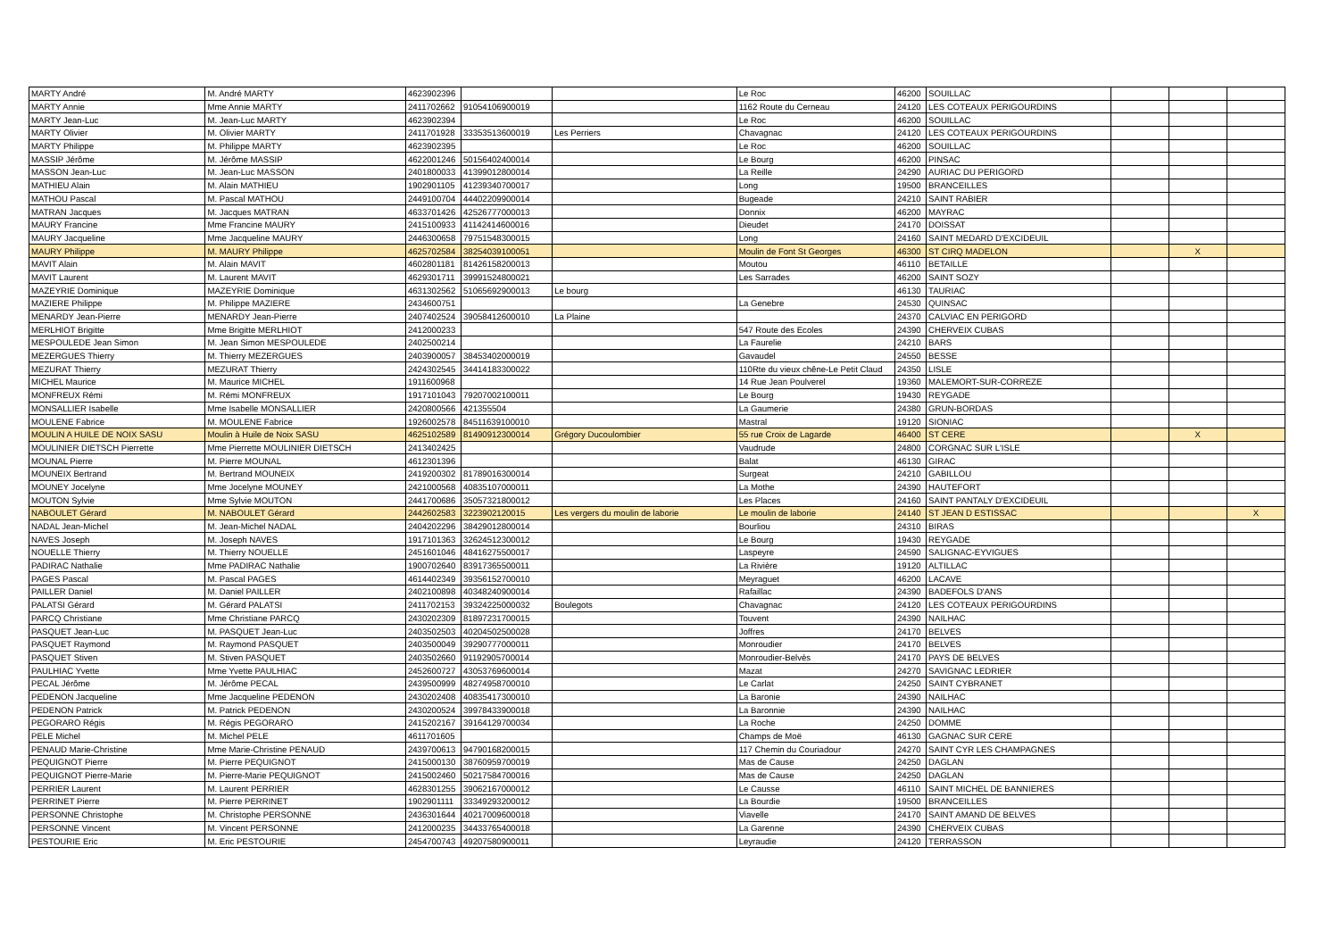| MARTY André | M. André MARTY | 4623902396 | | | Le Roc | 46200 | SOUILLAC | | | |
| MARTY Annie | Mme Annie MARTY | 2411702662 | 91054106900019 | | 1162 Route du Cerneau | 24120 | LES COTEAUX PERIGOURDINS | | | |
| MARTY Jean-Luc | M. Jean-Luc MARTY | 4623902394 | | | Le Roc | 46200 | SOUILLAC | | | |
| MARTY Olivier | M. Olivier MARTY | 2411701928 | 33353513600019 | Les Perriers | Chavagnac | 24120 | LES COTEAUX PERIGOURDINS | | | |
| MARTY Philippe | M. Philippe MARTY | 4623902395 | | | Le Roc | 46200 | SOUILLAC | | | |
| MASSIP Jérôme | M. Jérôme MASSIP | 4622001246 | 50156402400014 | | Le Bourg | 46200 | PINSAC | | | |
| MASSON Jean-Luc | M. Jean-Luc MASSON | 2401800033 | 41399012800014 | | La Reille | 24290 | AURIAC DU PERIGORD | | | |
| MATHIEU Alain | M. Alain MATHIEU | 1902901105 | 41239340700017 | | Long | 19500 | BRANCEILLES | | | |
| MATHOU Pascal | M. Pascal MATHOU | 2449100704 | 44402209900014 | | Bugeade | 24210 | SAINT RABIER | | | |
| MATRAN Jacques | M. Jacques MATRAN | 4633701426 | 42526777000013 | | Donnix | 46200 | MAYRAC | | | |
| MAURY Francine | Mme Francine MAURY | 2415100933 | 41142414600016 | | Dieudet | 24170 | DOISSAT | | | |
| MAURY Jacqueline | Mme Jacqueline MAURY | 2446300658 | 79751548300015 | | Long | 24160 | SAINT MEDARD D'EXCIDEUIL | | | |
| MAURY Philippe | M. MAURY Philippe | 4625702584 | 38254039100051 | | Moulin de Font St Georges | 46300 | ST CIRQ MADELON | | X | |
| MAVIT Alain | M. Alain MAVIT | 4602801181 | 81426158200013 | | Moutou | 46110 | BETAILLE | | | |
| MAVIT Laurent | M. Laurent MAVIT | 4629301711 | 39991524800021 | | Les Sarrades | 46200 | SAINT SOZY | | | |
| MAZEYRIE Dominique | MAZEYRIE Dominique | 4631302562 | 51065692900013 | Le bourg | | 46130 | TAURIAC | | | |
| MAZIERE Philippe | M. Philippe MAZIERE | 2434600751 | | | La Genebre | 24530 | QUINSAC | | | |
| MENARDY Jean-Pierre | MENARDY Jean-Pierre | 2407402524 | 39058412600010 | La Plaine | | 24370 | CALVIAC EN PERIGORD | | | |
| MERLHIOT Brigitte | Mme Brigitte MERLHIOT | 2412000233 | | | 547 Route des Ecoles | 24390 | CHERVEIX CUBAS | | | |
| MESPOULEDE Jean Simon | M. Jean Simon MESPOULEDE | 2402500214 | | | La Faurelie | 24210 | BARS | | | |
| MEZERGUES Thierry | M. Thierry MEZERGUES | 2403900057 | 38453402000019 | | Gavaudel | 24550 | BESSE | | | |
| MEZURAT Thierry | MEZURAT Thierry | 2424302545 | 34414183300022 | | 110Rte du vieux chêne-Le Petit Claud | 24350 | LISLE | | | |
| MICHEL Maurice | M. Maurice MICHEL | 1911600968 | | | 14 Rue Jean Poulverel | 19360 | MALEMORT-SUR-CORREZE | | | |
| MONFREUX Rémi | M. Rémi MONFREUX | 1917101043 | 79207002100011 | | Le Bourg | 19430 | REYGADE | | | |
| MONSALLIER Isabelle | Mme Isabelle MONSALLIER | 2420800566 | 421355504 | | La Gaumerie | 24380 | GRUN-BORDAS | | | |
| MOULENE Fabrice | M. MOULENE Fabrice | 1926002578 | 84511639100010 | | Mastral | 19120 | SIONIAC | | | |
| MOULIN A HUILE DE NOIX SASU | Moulin à Huile de Noix SASU | 4625102589 | 81490912300014 | Grégory Ducoulombier | 55 rue Croix de Lagarde | 46400 | ST CERE | | X | |
| MOULINIER DIETSCH Pierrette | Mme Pierrette MOULINIER DIETSCH | 2413402425 | | | Vaudrude | 24800 | CORGNAC SUR L'ISLE | | | |
| MOUNAL Pierre | M. Pierre MOUNAL | 4612301396 | | | Balat | 46130 | GIRAC | | | |
| MOUNEIX Bertrand | M. Bertrand MOUNEIX | 2419200302 | 81789016300014 | | Surgeat | 24210 | GABILLOU | | | |
| MOUNEY Jocelyne | Mme Jocelyne MOUNEY | 2421000568 | 40835107000011 | | La Mothe | 24390 | HAUTEFORT | | | |
| MOUTON Sylvie | Mme Sylvie MOUTON | 2441700686 | 35057321800012 | | Les Places | 24160 | SAINT PANTALY D'EXCIDEUIL | | | |
| NABOULET Gérard | M. NABOULET Gérard | 2442602583 | 3223902120015 | Les vergers du moulin de laborie | Le moulin de laborie | 24140 | ST JEAN D ESTISSAC | | | X |
| NADAL Jean-Michel | M. Jean-Michel NADAL | 2404202296 | 38429012800014 | | Bourliou | 24310 | BIRAS | | | |
| NAVES Joseph | M. Joseph NAVES | 1917101363 | 32624512300012 | | Le Bourg | 19430 | REYGADE | | | |
| NOUELLE Thierry | M. Thierry NOUELLE | 2451601046 | 48416275500017 | | Laspeyre | 24590 | SALIGNAC-EYVIGUES | | | |
| PADIRAC Nathalie | Mme PADIRAC Nathalie | 1900702640 | 83917365500011 | | La Rivière | 19120 | ALTILLAC | | | |
| PAGES Pascal | M. Pascal PAGES | 4614402349 | 39356152700010 | | Meyraguet | 46200 | LACAVE | | | |
| PAILLER Daniel | M. Daniel PAILLER | 2402100898 | 40348240900014 | | Rafaillac | 24390 | BADEFOLS D'ANS | | | |
| PALATSI Gérard | M. Gérard PALATSI | 2411702153 | 39324225000032 | Boulegots | Chavagnac | 24120 | LES COTEAUX PERIGOURDINS | | | |
| PARCQ Christiane | Mme Christiane PARCQ | 2430202309 | 81897231700015 | | Touvent | 24390 | NAILHAC | | | |
| PASQUET Jean-Luc | M. PASQUET Jean-Luc | 2403502503 | 40204502500028 | | Joffres | 24170 | BELVES | | | |
| PASQUET Raymond | M. Raymond PASQUET | 2403500049 | 39290777000011 | | Monroudier | 24170 | BELVES | | | |
| PASQUET Stiven | M. Stiven PASQUET | 2403502660 | 91192905700014 | | Monroudier-Belvès | 24170 | PAYS DE BELVES | | | |
| PAULHIAC Yvette | Mme Yvette PAULHIAC | 2452600727 | 43053769600014 | | Mazat | 24270 | SAVIGNAC LEDRIER | | | |
| PECAL Jérôme | M. Jérôme PECAL | 2439500999 | 48274958700010 | | Le Carlat | 24250 | SAINT CYBRANET | | | |
| PEDENON Jacqueline | Mme Jacqueline PEDENON | 2430202408 | 40835417300010 | | La Baronie | 24390 | NAILHAC | | | |
| PEDENON Patrick | M. Patrick PEDENON | 2430200524 | 39978433900018 | | La Baronnie | 24390 | NAILHAC | | | |
| PEGORARO Régis | M. Régis PEGORARO | 2415202167 | 39164129700034 | | La Roche | 24250 | DOMME | | | |
| PELE Michel | M. Michel PELE | 4611701605 | | | Champs de Moë | 46130 | GAGNAC SUR CERE | | | |
| PENAUD Marie-Christine | Mme Marie-Christine PENAUD | 2439700613 | 94790168200015 | | 117 Chemin du Couriadour | 24270 | SAINT CYR LES CHAMPAGNES | | | |
| PEQUIGNOT Pierre | M. Pierre PEQUIGNOT | 2415000130 | 38760959700019 | | Mas de Cause | 24250 | DAGLAN | | | |
| PEQUIGNOT Pierre-Marie | M. Pierre-Marie PEQUIGNOT | 2415002460 | 50217584700016 | | Mas de Cause | 24250 | DAGLAN | | | |
| PERRIER Laurent | M. Laurent PERRIER | 4628301255 | 39062167000012 | | Le Causse | 46110 | SAINT MICHEL DE BANNIERES | | | |
| PERRINET Pierre | M. Pierre PERRINET | 1902901111 | 33349293200012 | | La Bourdie | 19500 | BRANCEILLES | | | |
| PERSONNE Christophe | M. Christophe PERSONNE | 2436301644 | 40217009600018 | | Viavelle | 24170 | SAINT AMAND DE BELVES | | | |
| PERSONNE Vincent | M. Vincent PERSONNE | 2412000235 | 34433765400018 | | La Garenne | 24390 | CHERVEIX CUBAS | | | |
| PESTOURIE Eric | M. Eric PESTOURIE | 2454700743 | 49207580900011 | | Leyraudie | 24120 | TERRASSON | | | |